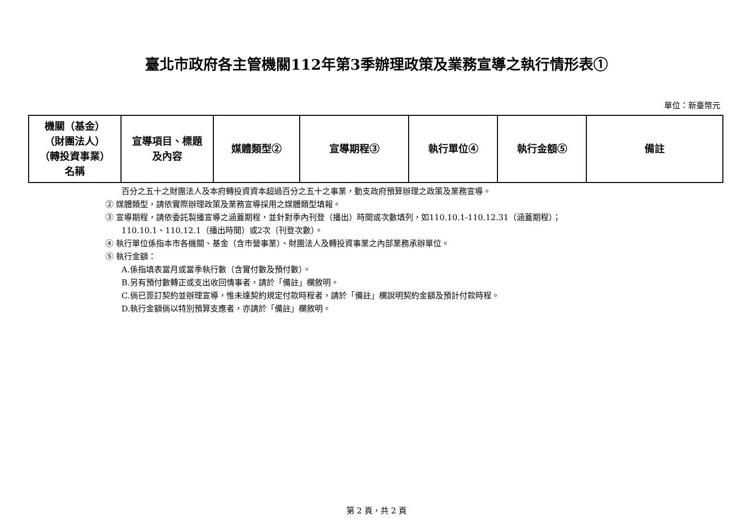臺北市政府各主管機關112年第3季辦理政策及業務宣導之執行情形表①
單位：新臺幣元
| 機關（基金） （財團法人） （轉投資事業） 名稱 | 宣導項目、標題 及內容 | 媒體類型② | 宣導期程③ | 執行單位④ | 執行金額⑤ | 備註 |
| --- | --- | --- | --- | --- | --- | --- |
百分之五十之財團法人及本府轉投資資本超過百分之五十之事業，動支政府預算辦理之政策及業務宣導。
② 媒體類型，請依實際辦理政策及業務宣導採用之媒體類型填報。
③ 宣導期程，請依委託製播宣導之涵蓋期程，並針對季內刊登（播出）時間或次數填列，如110.10.1-110.12.31（涵蓋期程）；
110.10.1、110.12.1（播出時間）或2次（刊登次數）。
④ 執行單位係指本市各機關、基金（含市營事業）、財團法人及轉投資事業之內部業務承辦單位。
⑤ 執行金額：
A.係指填表當月或當季執行數（含實付數及預付數）。
B.另有預付數轉正或支出收回情事者，請於「備註」欄敘明。
C.倘已簽訂契約並辦理宣導，惟未達契約規定付款時程者，請於「備註」欄說明契約金額及預計付款時程。
D.執行金額倘以特別預算支應者，亦請於「備註」欄敘明。
第 2 頁，共 2 頁